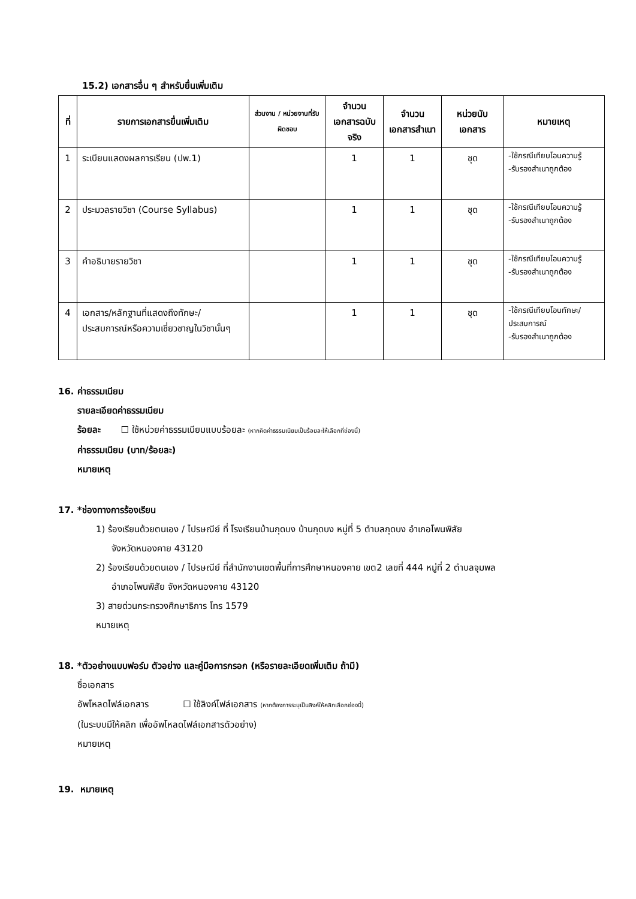15.2) เอกสารอื่น ๆ สำหรับยื่นเพิ่มเติม
| ที่ | รายการเอกสารยื่นเพิ่มเติม | ส่วนงาน / หน่วยงานที่รับผิดชอบ | จำนวนเอกสารฉบับจริง | จำนวนเอกสารสำเนา | หน่วยนับเอกสาร | หมายเหตุ |
| --- | --- | --- | --- | --- | --- | --- |
| 1 | ระเบียนแสดงผลการเรียน (ปพ.1) | | 1 | 1 | ชุด | -ใช้กรณีเทียบโอนความรู้ -รับรองสำเนาถูกต้อง |
| 2 | ประมวลรายวิชา (Course Syllabus) | | 1 | 1 | ชุด | -ใช้กรณีเทียบโอนความรู้ -รับรองสำเนาถูกต้อง |
| 3 | คำอธิบายรายวิชา | | 1 | 1 | ชุด | -ใช้กรณีเทียบโอนความรู้ -รับรองสำเนาถูกต้อง |
| 4 | เอกสาร/หลักฐานที่แสดงถึงทักษะ/ประสบการณ์หรือความเชี่ยวชาญในวิชานั้นๆ | | 1 | 1 | ชุด | -ใช้กรณีเทียบโอนทักษะ/ประสบการณ์ -รับรองสำเนาถูกต้อง |
16. ค่าธรรมเนียม
รายละเอียดค่าธรรมเนียม
ร้อยละ ☐ ใช้หน่วยค่าธรรมเนียมแบบร้อยละ (หากคิดค่าธรรมเนียมเป็นร้อยละให้เลือกที่ช่องนี้)
ค่าธรรมเนียม (บาท/ร้อยละ)
หมายเหตุ
17. *ช่องทางการร้องเรียน
1) ร้องเรียนด้วยตนเอง / ไปรษณีย์ ที่ โรงเรียนบ้านกุดบง บ้านกุดบง หมู่ที่ 5 ตำบลกุดบง อำเภอโพนพิสัย
จังหวัดหนองคาย 43120
2) ร้องเรียนด้วยตนเอง / ไปรษณีย์ ที่สำนักงานเขตพื้นที่การศึกษาหนองคาย เขต2 เลขที่ 444 หมู่ที่ 2 ตำบลจุมพล
อำเภอโพนพิสัย จังหวัดหนองคาย 43120
3) สายด่วนกระทรวงศึกษาธิการ โทร 1579
หมายเหตุ
18. *ตัวอย่างแบบฟอร์ม ตัวอย่าง และคู่มือการกรอก (หรือรายละเอียดเพิ่มเติม ถ้ามี)
ชื่อเอกสาร
อัพโหลดไฟล์เอกสาร ☐ ใช้ลิงค์ไฟล์เอกสาร (หากต้องการระบุเป็นลิงค์ให้คลิกเลือกช่องนี้)
(ในระบบมีให้คลิก เพื่ออัพโหลดไฟล์เอกสารตัวอย่าง)
หมายเหตุ
19. หมายเหตุ